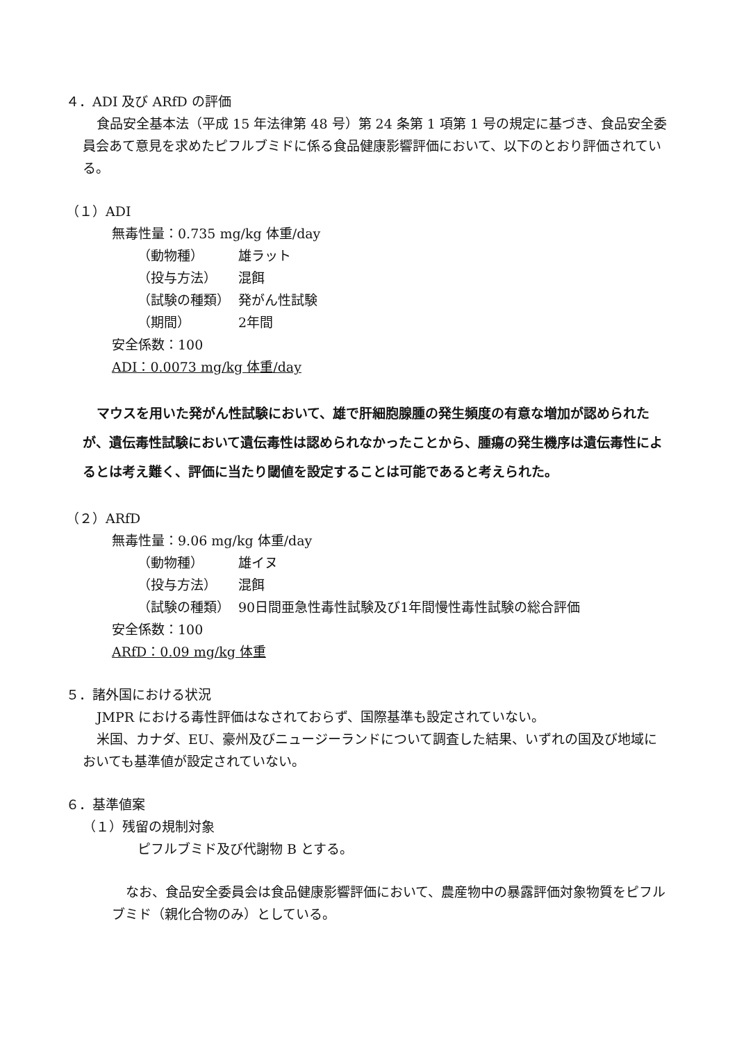４．ADI 及び ARfD の評価
食品安全基本法（平成 15 年法律第 48 号）第 24 条第 1 項第 1 号の規定に基づき、食品安全委員会あて意見を求めたピフルブミドに係る食品健康影響評価において、以下のとおり評価されている。
（１）ADI
無毒性量：0.735 mg/kg 体重/day
（動物種） 雄ラット
（投与方法） 混餌
（試験の種類） 発がん性試験
（期間） 2年間
安全係数：100
ADI：0.0073 mg/kg 体重/day
マウスを用いた発がん性試験において、雄で肝細胞腺腫の発生頻度の有意な増加が認められたが、遺伝毒性試験において遺伝毒性は認められなかったことから、腫瘍の発生機序は遺伝毒性によるとは考え難く、評価に当たり閾値を設定することは可能であると考えられた。
（２）ARfD
無毒性量：9.06 mg/kg 体重/day
（動物種） 雄イヌ
（投与方法） 混餌
（試験の種類） 90日間亜急性毒性試験及び1年間慢性毒性試験の総合評価
安全係数：100
ARfD：0.09 mg/kg 体重
５．諸外国における状況
JMPR における毒性評価はなされておらず、国際基準も設定されていない。
米国、カナダ、EU、豪州及びニュージーランドについて調査した結果、いずれの国及び地域においても基準値が設定されていない。
６．基準値案
（１）残留の規制対象
ピフルブミド及び代謝物 B とする。
なお、食品安全委員会は食品健康影響評価において、農産物中の暴露評価対象物質をピフルブミド（親化合物のみ）としている。